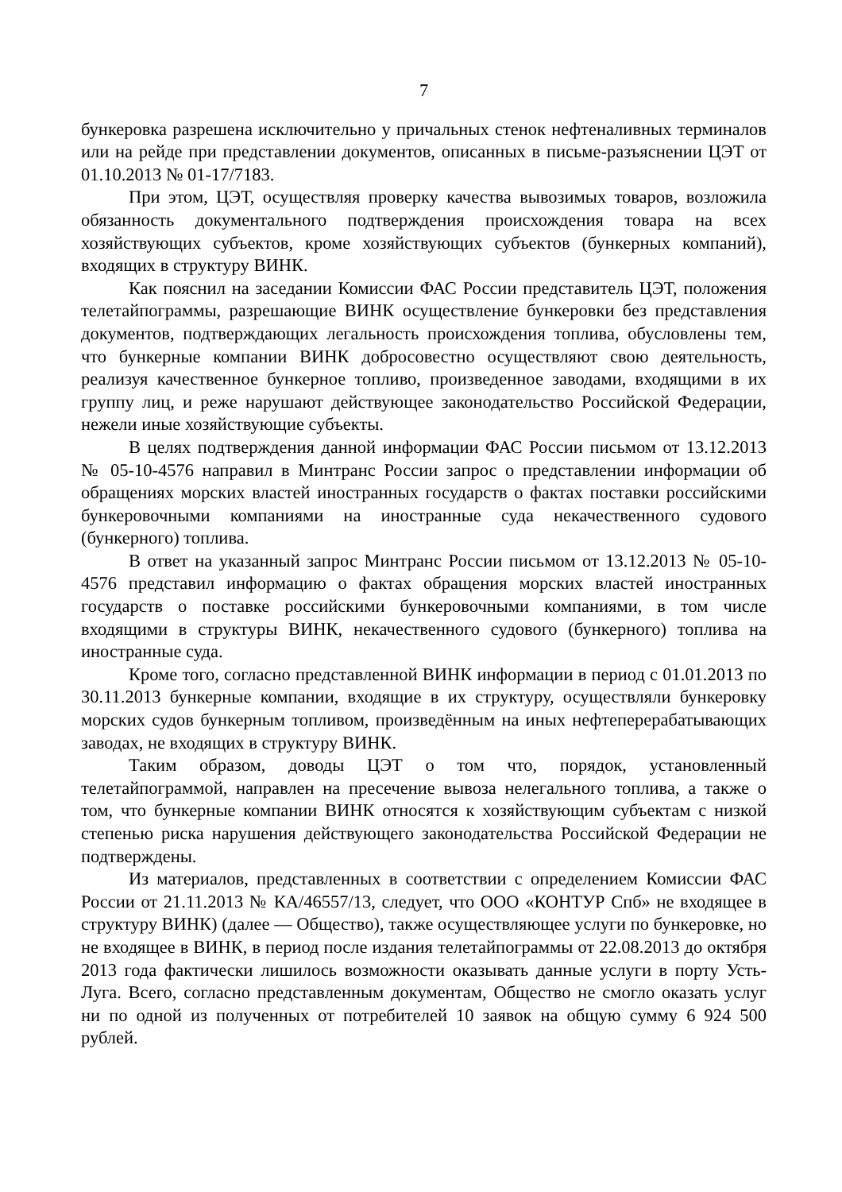7
бункеровка разрешена исключительно у причальных стенок нефтеналивных терминалов или на рейде при представлении документов, описанных в письме-разъяснении ЦЭТ от 01.10.2013 № 01-17/7183.
При этом, ЦЭТ, осуществляя проверку качества вывозимых товаров, возложила обязанность документального подтверждения происхождения товара на всех хозяйствующих субъектов, кроме хозяйствующих субъектов (бункерных компаний), входящих в структуру ВИНК.
Как пояснил на заседании Комиссии ФАС России представитель ЦЭТ, положения телетайпограммы, разрешающие ВИНК осуществление бункеровки без представления документов, подтверждающих легальность происхождения топлива, обусловлены тем, что бункерные компании ВИНК добросовестно осуществляют свою деятельность, реализуя качественное бункерное топливо, произведенное заводами, входящими в их группу лиц, и реже нарушают действующее законодательство Российской Федерации, нежели иные хозяйствующие субъекты.
В целях подтверждения данной информации ФАС России письмом от 13.12.2013 № 05-10-4576 направил в Минтранс России запрос о представлении информации об обращениях морских властей иностранных государств о фактах поставки российскими бункеровочными компаниями на иностранные суда некачественного судового (бункерного) топлива.
В ответ на указанный запрос Минтранс России письмом от 13.12.2013 № 05-10-4576 представил информацию о фактах обращения морских властей иностранных государств о поставке российскими бункеровочными компаниями, в том числе входящими в структуры ВИНК, некачественного судового (бункерного) топлива на иностранные суда.
Кроме того, согласно представленной ВИНК информации в период с 01.01.2013 по 30.11.2013 бункерные компании, входящие в их структуру, осуществляли бункеровку морских судов бункерным топливом, произведённым на иных нефтеперерабатывающих заводах, не входящих в структуру ВИНК.
Таким образом, доводы ЦЭТ о том что, порядок, установленный телетайпограммой, направлен на пресечение вывоза нелегального топлива, а также о том, что бункерные компании ВИНК относятся к хозяйствующим субъектам с низкой степенью риска нарушения действующего законодательства Российской Федерации не подтверждены.
Из материалов, представленных в соответствии с определением Комиссии ФАС России от 21.11.2013 № КА/46557/13, следует, что ООО «КОНТУР Спб» не входящее в структуру ВИНК) (далее — Общество), также осуществляющее услуги по бункеровке, но не входящее в ВИНК, в период после издания телетайпограммы от 22.08.2013 до октября 2013 года фактически лишилось возможности оказывать данные услуги в порту Усть-Луга. Всего, согласно представленным документам, Общество не смогло оказать услуг ни по одной из полученных от потребителей 10 заявок на общую сумму 6 924 500 рублей.